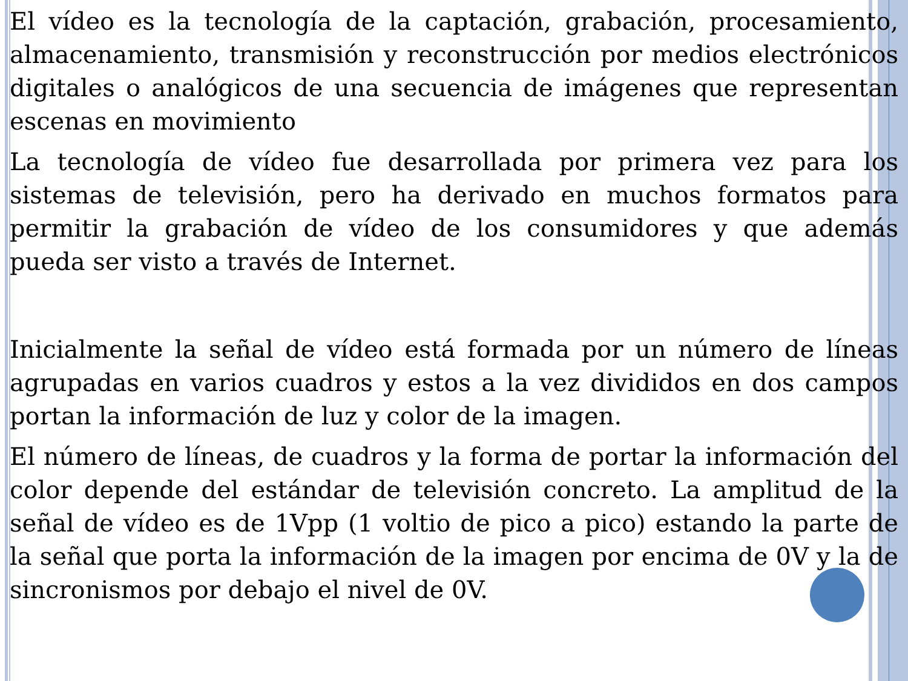El vídeo es la tecnología de la captación, grabación, procesamiento, almacenamiento, transmisión y reconstrucción por medios electrónicos digitales o analógicos de una secuencia de imágenes que representan escenas en movimiento
La tecnología de vídeo fue desarrollada por primera vez para los sistemas de televisión, pero ha derivado en muchos formatos para permitir la grabación de vídeo de los consumidores y que además pueda ser visto a través de Internet.
Inicialmente la señal de vídeo está formada por un número de líneas agrupadas en varios cuadros y estos a la vez divididos en dos campos portan la información de luz y color de la imagen.
El número de líneas, de cuadros y la forma de portar la información del color depende del estándar de televisión concreto. La amplitud de la señal de vídeo es de 1Vpp (1 voltio de pico a pico) estando la parte de la señal que porta la información de la imagen por encima de 0V y la de sincronismos por debajo el nivel de 0V.